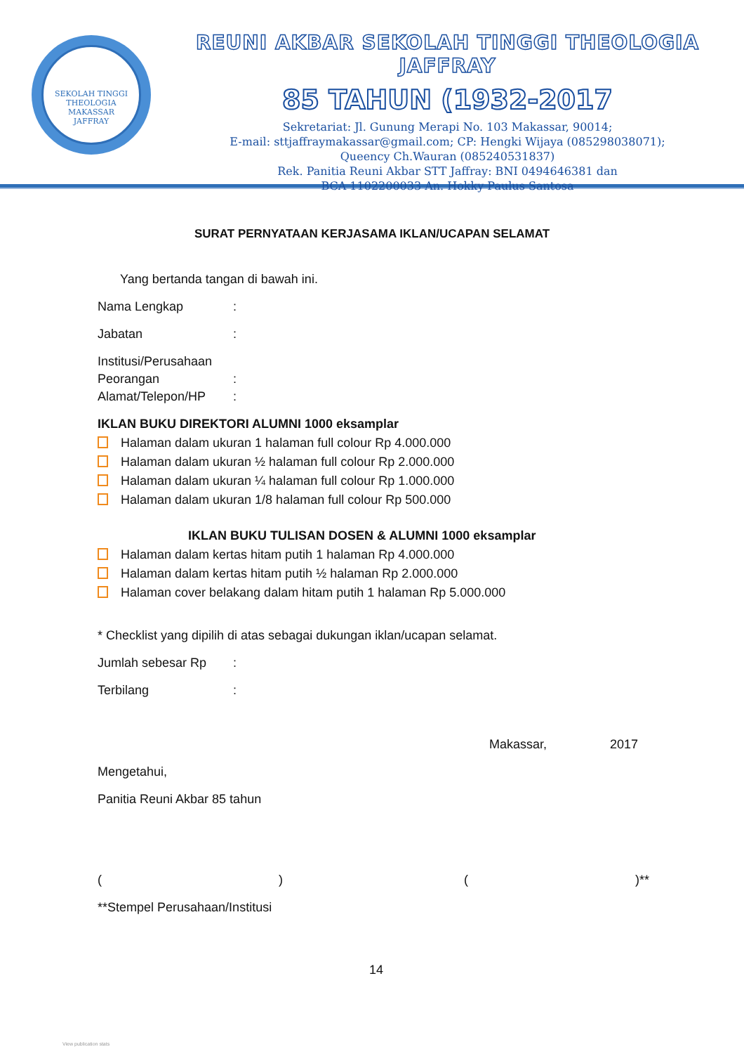SEKOLAH TINGGI THEOLOGIA
MAKASSAR
JAFFRAY
REUNI AKBAR SEKOLAH TINGGI THEOLOGIA JAFFRAY
85 TAHUN (1932-2017
Sekretariat: Jl. Gunung Merapi No. 103 Makassar, 90014;
E-mail: sttjaffraymakassar@gmail.com; CP: Hengki Wijaya (085298038071);
Queency Ch.Wauran (085240531837)
Rek. Panitia Reuni Akbar STT Jaffray: BNI 0494646381 dan
BCA 1102200033 An. Hokky Paulus Santosa
SURAT PERNYATAAN KERJASAMA IKLAN/UCAPAN SELAMAT
Yang bertanda tangan di bawah ini.
Nama Lengkap:
Jabatan:
Institusi/Perusahaan
Peorangan:
Alamat/Telepon/HP:
IKLAN BUKU DIREKTORI ALUMNI 1000 eksamplar
Halaman dalam ukuran 1 halaman full colour Rp 4.000.000
Halaman dalam ukuran ½ halaman full colour Rp 2.000.000
Halaman dalam ukuran ¼ halaman full colour Rp 1.000.000
Halaman dalam ukuran 1/8 halaman full colour Rp 500.000
IKLAN BUKU TULISAN DOSEN & ALUMNI 1000 eksamplar
Halaman dalam kertas hitam putih 1 halaman Rp 4.000.000
Halaman dalam kertas hitam putih ½ halaman Rp 2.000.000
Halaman cover belakang dalam hitam putih 1 halaman Rp 5.000.000
* Checklist yang dipilih di atas sebagai dukungan iklan/ucapan selamat.
Jumlah sebesar Rp:
Terbilang:
Makassar, 2017
Mengetahui,
Panitia Reuni Akbar 85 tahun
() ()**
**Stempel Perusahaan/Institusi
14
View publication stats